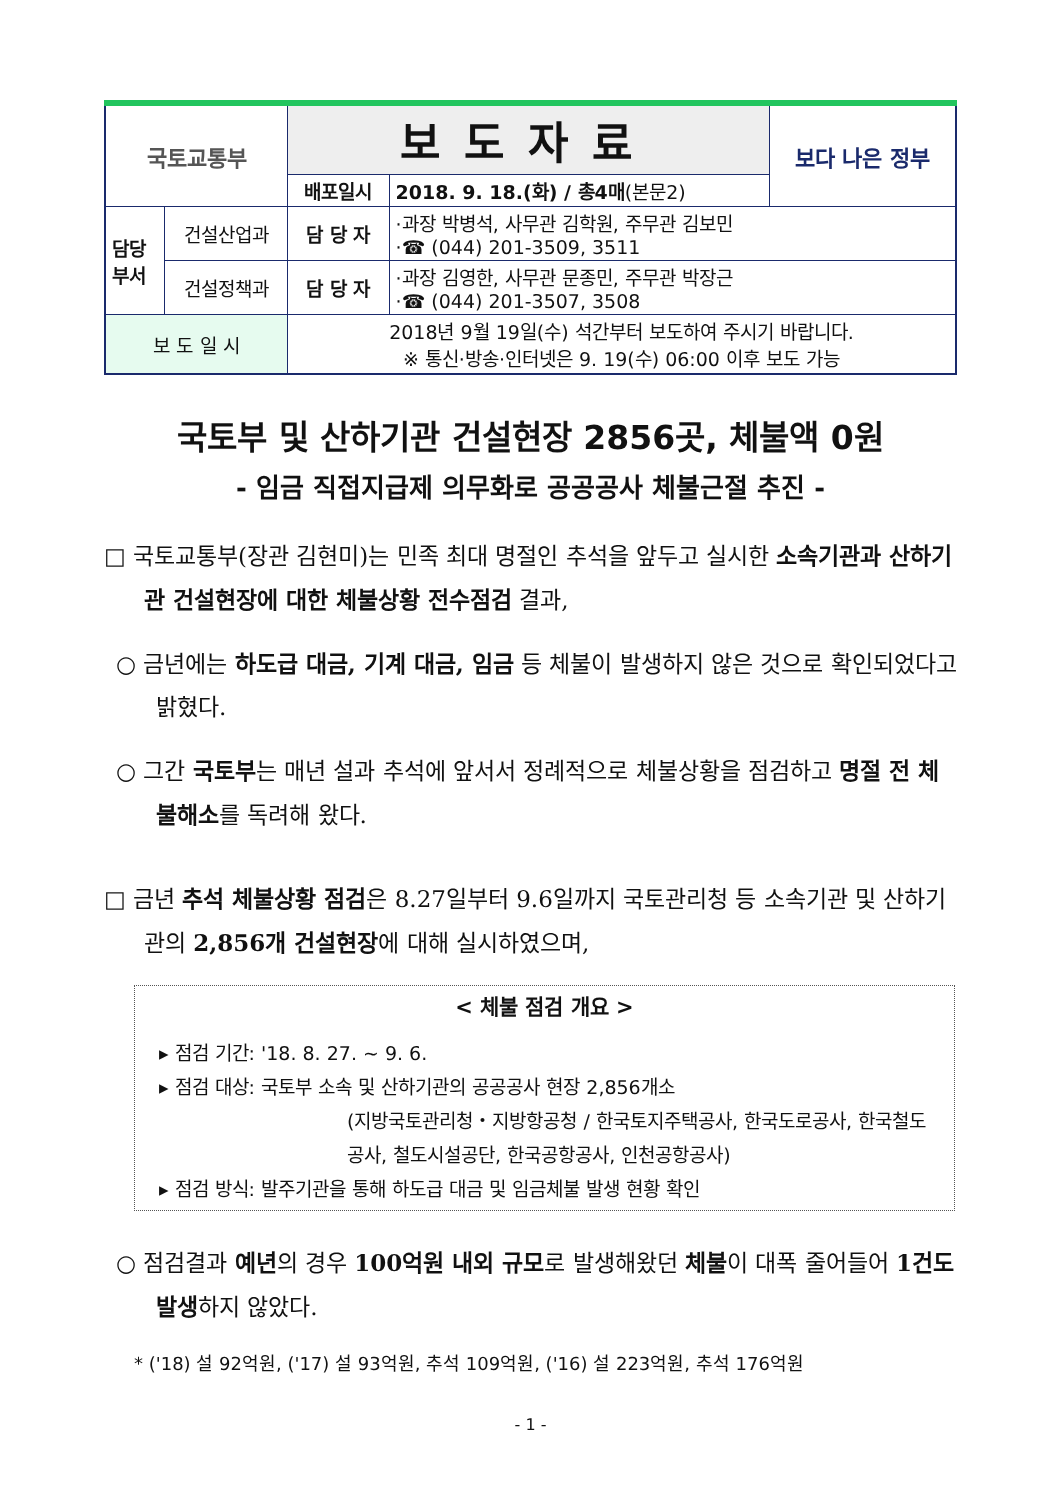| 국토교통부 | | 보도자료 | | 보다 나은 정부 |
| | | 배포일시 | 2018. 9. 18.(화) / 총4매 (본문2) | |
| 담당 부서 | 건설산업과 | 담 당 자 | ·과장 박병석, 사무관 김학원, 주무관 김보민 ·☎ (044) 201-3509, 3511 | |
| | 건설정책과 | 담 당 자 | ·과장 김영한, 사무관 문종민, 주무관 박장근 ·☎ (044) 201-3507, 3508 | |
| 보 도 일 시 | | 2018년 9월 19일(수) 석간부터 보도하여 주시기 바랍니다. ※ 통신·방송·인터넷은 9. 19(수) 06:00 이후 보도 가능 | | |
국토부 및 산하기관 건설현장 2856곳, 체불액 0원
- 임금 직접지급제 의무화로 공공공사 체불근절 추진 -
□ 국토교통부(장관 김현미)는 민족 최대 명절인 추석을 앞두고 실시한 소속기관과 산하기관 건설현장에 대한 체불상황 전수점검 결과,
○ 금년에는 하도급 대금, 기계 대금, 임금 등 체불이 발생하지 않은 것으로 확인되었다고 밝혔다.
○ 그간 국토부는 매년 설과 추석에 앞서서 정례적으로 체불상황을 점검하고 명절 전 체불해소를 독려해 왔다.
□ 금년 추석 체불상황 점검은 8.27일부터 9.6일까지 국토관리청 등 소속기관 및 산하기관의 2,856개 건설현장에 대해 실시하였으며,
< 체불 점검 개요 >
▸ 점검 기간: '18. 8. 27. ~ 9. 6.
▸ 점검 대상: 국토부 소속 및 산하기관의 공공공사 현장 2,856개소
(지방국토관리청・지방항공청 / 한국토지주택공사, 한국도로공사, 한국철도공사, 철도시설공단, 한국공항공사, 인천공항공사)
▸ 점검 방식: 발주기관을 통해 하도급 대금 및 임금체불 발생 현황 확인
○ 점검결과 예년의 경우 100억원 내외 규모로 발생해왔던 체불이 대폭 줄어들어 1건도 발생하지 않았다.
* ('18) 설 92억원, ('17) 설 93억원, 추석 109억원, ('16) 설 223억원, 추석 176억원
- 1 -